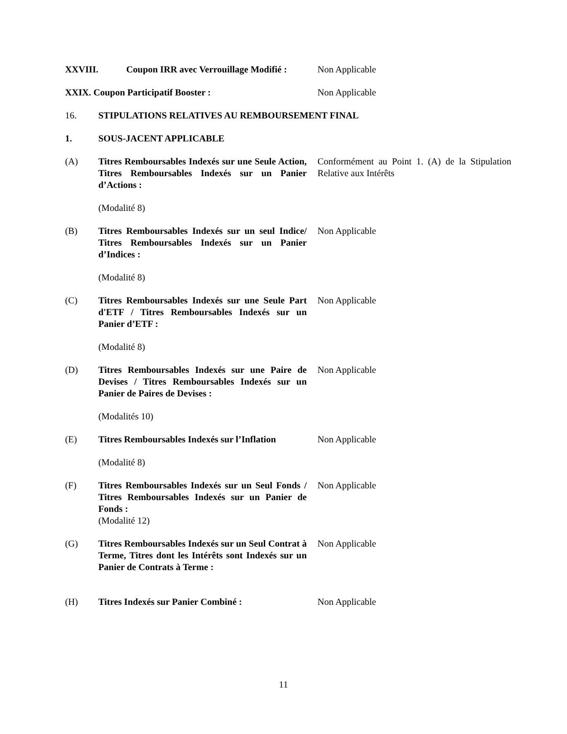XXVIII. Coupon IRR avec Verrouillage Modifié :
Non Applicable
XXIX. Coupon Participatif Booster : Non Applicable
16. STIPULATIONS RELATIVES AU REMBOURSEMENT FINAL
1. SOUS-JACENT APPLICABLE
(A) Titres Remboursables Indexés sur une Seule Action, Titres Remboursables Indexés sur un Panier d’Actions :
Conformément au Point 1. (A) de la Stipulation Relative aux Intérêts
(Modalité 8)
(B) Titres Remboursables Indexés sur un seul Indice/ Titres Remboursables Indexés sur un Panier d’Indices :
Non Applicable
(Modalité 8)
(C) Titres Remboursables Indexés sur une Seule Part d'ETF / Titres Remboursables Indexés sur un Panier d’ETF :
Non Applicable
(Modalité 8)
(D) Titres Remboursables Indexés sur une Paire de Devises / Titres Remboursables Indexés sur un Panier de Paires de Devises :
Non Applicable
(Modalités 10)
(E) Titres Remboursables Indexés sur l’Inflation
Non Applicable
(Modalité 8)
(F) Titres Remboursables Indexés sur un Seul Fonds / Titres Remboursables Indexés sur un Panier de Fonds :
(Modalité 12)
Non Applicable
(G) Titres Remboursables Indexés sur un Seul Contrat à Terme, Titres dont les Intérêts sont Indexés sur un Panier de Contrats à Terme :
Non Applicable
(H) Titres Indexés sur Panier Combiné : Non Applicable
11